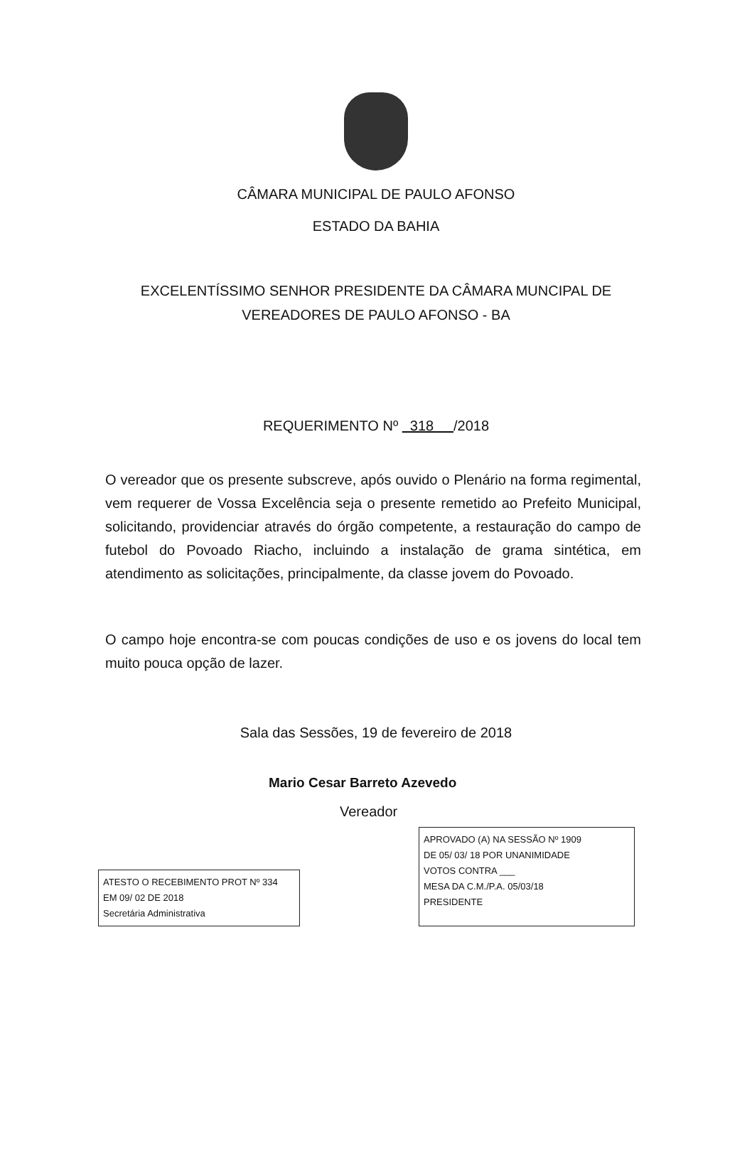CÂMARA MUNICIPAL DE PAULO AFONSO
ESTADO DA BAHIA
EXCELENTÍSSIMO SENHOR PRESIDENTE DA CÂMARA MUNCIPAL DE
VEREADORES DE PAULO AFONSO - BA
REQUERIMENTO Nº 318 /2018
O vereador que os presente subscreve, após ouvido o Plenário na forma regimental, vem requerer de Vossa Excelência seja o presente remetido ao Prefeito Municipal, solicitando, providenciar através do órgão competente, a restauração do campo de futebol do Povoado Riacho, incluindo a instalação de grama sintética, em atendimento as solicitações, principalmente, da classe jovem do Povoado.
O campo hoje encontra-se com poucas condições de uso e os jovens do local tem muito pouca opção de lazer.
Sala das Sessões, 19 de fevereiro de 2018
Mario Cesar Barreto Azevedo
Vereador
ATESTO O RECEBIMENTO PROT Nº 334
EM 09/ 02 DE 2018
Secretária Administrativa
APROVADO (A) NA SESSÃO Nº 1909
DE 05/ 03/ 18 POR UNANIMIDADE
VOTOS CONTRA ___
MESA DA C.M./P.A. 05/03/18
PRESIDENTE